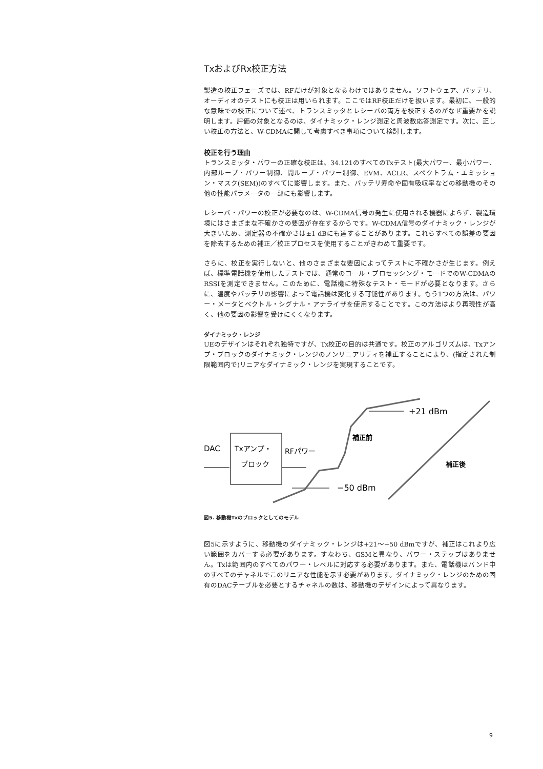TxおよびRx校正方法
製造の校正フェーズでは、RFだけが対象となるわけではありません。ソフトウェア、バッテリ、オーディオのテストにも校正は用いられます。ここではRF校正だけを扱います。最初に、一般的な意味での校正について述べ、トランスミッタとレシーバの両方を校正するのがなぜ重要かを説明します。評価の対象となるのは、ダイナミック・レンジ測定と周波数応答測定です。次に、正しい校正の方法と、W-CDMAに関して考慮すべき事項について検討します。
校正を行う理由
トランスミッタ・パワーの正確な校正は、34.121のすべてのTxテスト(最大パワー、最小パワー、内部ループ・パワー制御、開ループ・パワー制御、EVM、ACLR、スペクトラム・エミッション・マスク(SEM))のすべてに影響します。また、バッテリ寿命や固有吸収率などの移動機のその他の性能パラメータの一部にも影響します。
レシーバ・パワーの校正が必要なのは、W-CDMA信号の発生に使用される機器によらず、製造環境にはさまざまな不確かさの要因が存在するからです。W-CDMA信号のダイナミック・レンジが大きいため、測定器の不確かさは±1 dBにも達することがあります。これらすべての誤差の要因を除去するための補正／校正プロセスを使用することがきわめて重要です。
さらに、校正を実行しないと、他のさまざまな要因によってテストに不確かさが生じます。例えば、標準電話機を使用したテストでは、通常のコール・プロセッシング・モードでのW-CDMAのRSSIを測定できません。このために、電話機に特殊なテスト・モードが必要となります。さらに、温度やバッテリの影響によって電話機は変化する可能性があります。もう1つの方法は、パワー・メータとベクトル・シグナル・アナライザを使用することです。この方法はより再現性が高く、他の要因の影響を受けにくくなります。
ダイナミック・レンジ
UEのデザインはそれぞれ独特ですが、Tx校正の目的は共通です。校正のアルゴリズムは、Txアンプ・ブロックのダイナミック・レンジのノンリニアリティを補正することにより、(指定された制限範囲内で)リニアなダイナミック・レンジを実現することです。
+21 dBm
−50 dBm
補正前
補正後
DAC
Txアンプ・
ブロック
RFパワー
図5. 移動機Txのブロックとしてのモデル
図5に示すように、移動機のダイナミック・レンジは+21〜−50 dBmですが、補正はこれより広い範囲をカバーする必要があります。すなわち、GSMと異なり、パワー・ステップはありません。Txは範囲内のすべてのパワー・レベルに対応する必要があります。また、電話機はバンド中のすべてのチャネルでこのリニアな性能を示す必要があります。ダイナミック・レンジのための固有のDACテーブルを必要とするチャネルの数は、移動機のデザインによって異なります。
9